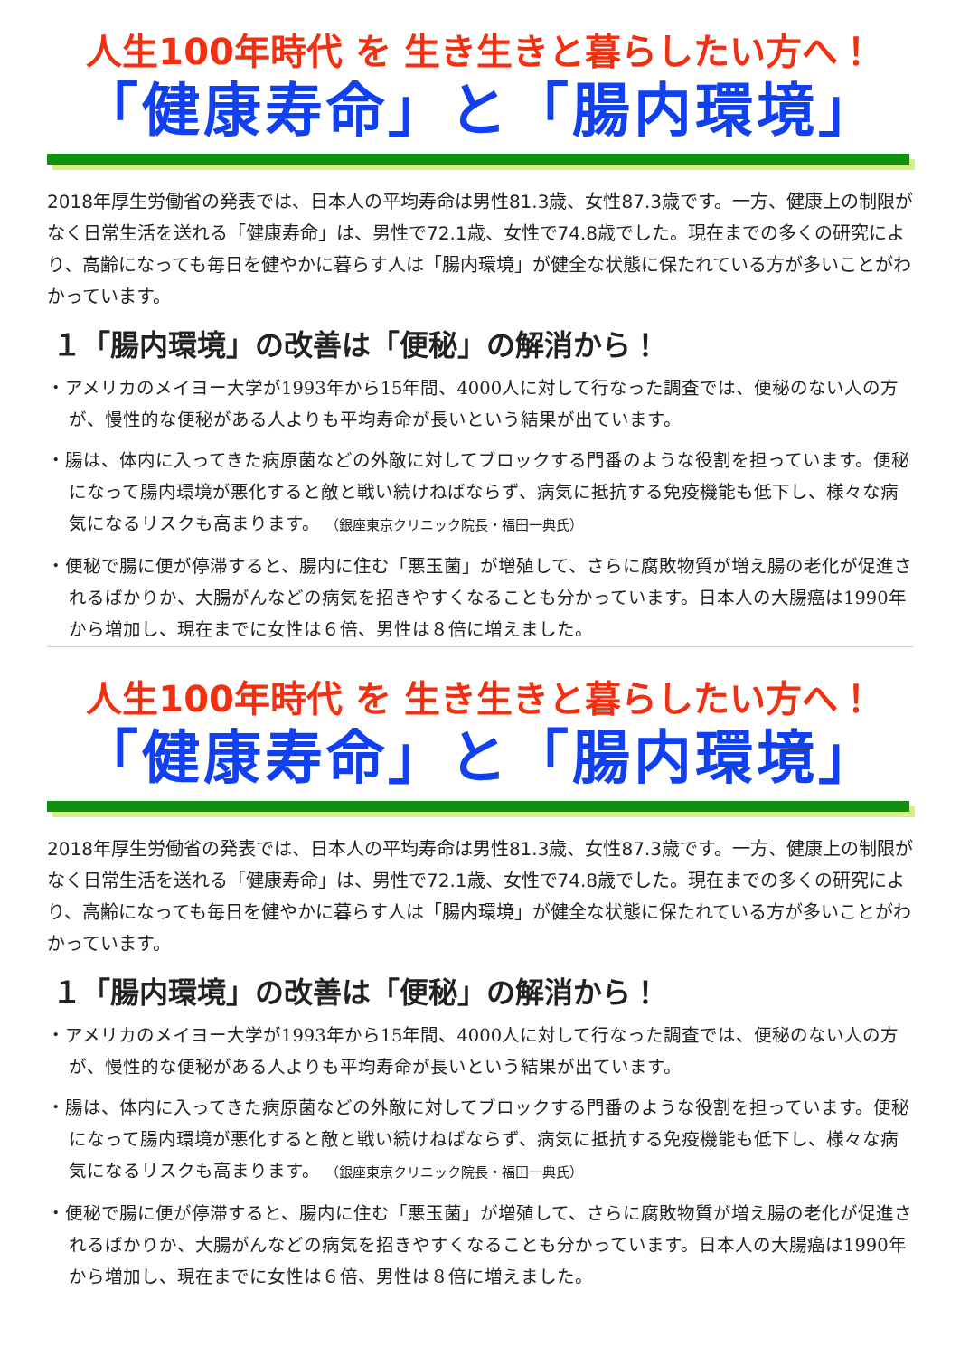人生100年時代 を 生き生きと暮らしたい方へ！
「健康寿命」と「腸内環境」
2018年厚生労働省の発表では、日本人の平均寿命は男性81.3歳、女性87.3歳です。一方、健康上の制限がなく日常生活を送れる「健康寿命」は、男性で72.1歳、女性で74.8歳でした。現在までの多くの研究により、高齢になっても毎日を健やかに暮らす人は「腸内環境」が健全な状態に保たれている方が多いことがわかっています。
１「腸内環境」の改善は「便秘」の解消から！
・アメリカのメイヨー大学が1993年から15年間、4000人に対して行なった調査では、便秘のない人の方が、慢性的な便秘がある人よりも平均寿命が長いという結果が出ています。
・腸は、体内に入ってきた病原菌などの外敵に対してブロックする門番のような役割を担っています。便秘になって腸内環境が悪化すると敵と戦い続けねばならず、病気に抵抗する免疫機能も低下し、様々な病気になるリスクも高まります。 （銀座東京クリニック院長・福田一典氏）
・便秘で腸に便が停滞すると、腸内に住む「悪玉菌」が増殖して、さらに腐敗物質が増え腸の老化が促進されるばかりか、大腸がんなどの病気を招きやすくなることも分かっています。日本人の大腸癌は1990年から増加し、現在までに女性は６倍、男性は８倍に増えました。
人生100年時代 を 生き生きと暮らしたい方へ！
「健康寿命」と「腸内環境」
2018年厚生労働省の発表では、日本人の平均寿命は男性81.3歳、女性87.3歳です。一方、健康上の制限がなく日常生活を送れる「健康寿命」は、男性で72.1歳、女性で74.8歳でした。現在までの多くの研究により、高齢になっても毎日を健やかに暮らす人は「腸内環境」が健全な状態に保たれている方が多いことがわかっています。
１「腸内環境」の改善は「便秘」の解消から！
・アメリカのメイヨー大学が1993年から15年間、4000人に対して行なった調査では、便秘のない人の方が、慢性的な便秘がある人よりも平均寿命が長いという結果が出ています。
・腸は、体内に入ってきた病原菌などの外敵に対してブロックする門番のような役割を担っています。便秘になって腸内環境が悪化すると敵と戦い続けねばならず、病気に抵抗する免疫機能も低下し、様々な病気になるリスクも高まります。 （銀座東京クリニック院長・福田一典氏）
・便秘で腸に便が停滞すると、腸内に住む「悪玉菌」が増殖して、さらに腐敗物質が増え腸の老化が促進されるばかりか、大腸がんなどの病気を招きやすくなることも分かっています。日本人の大腸癌は1990年から増加し、現在までに女性は６倍、男性は８倍に増えました。